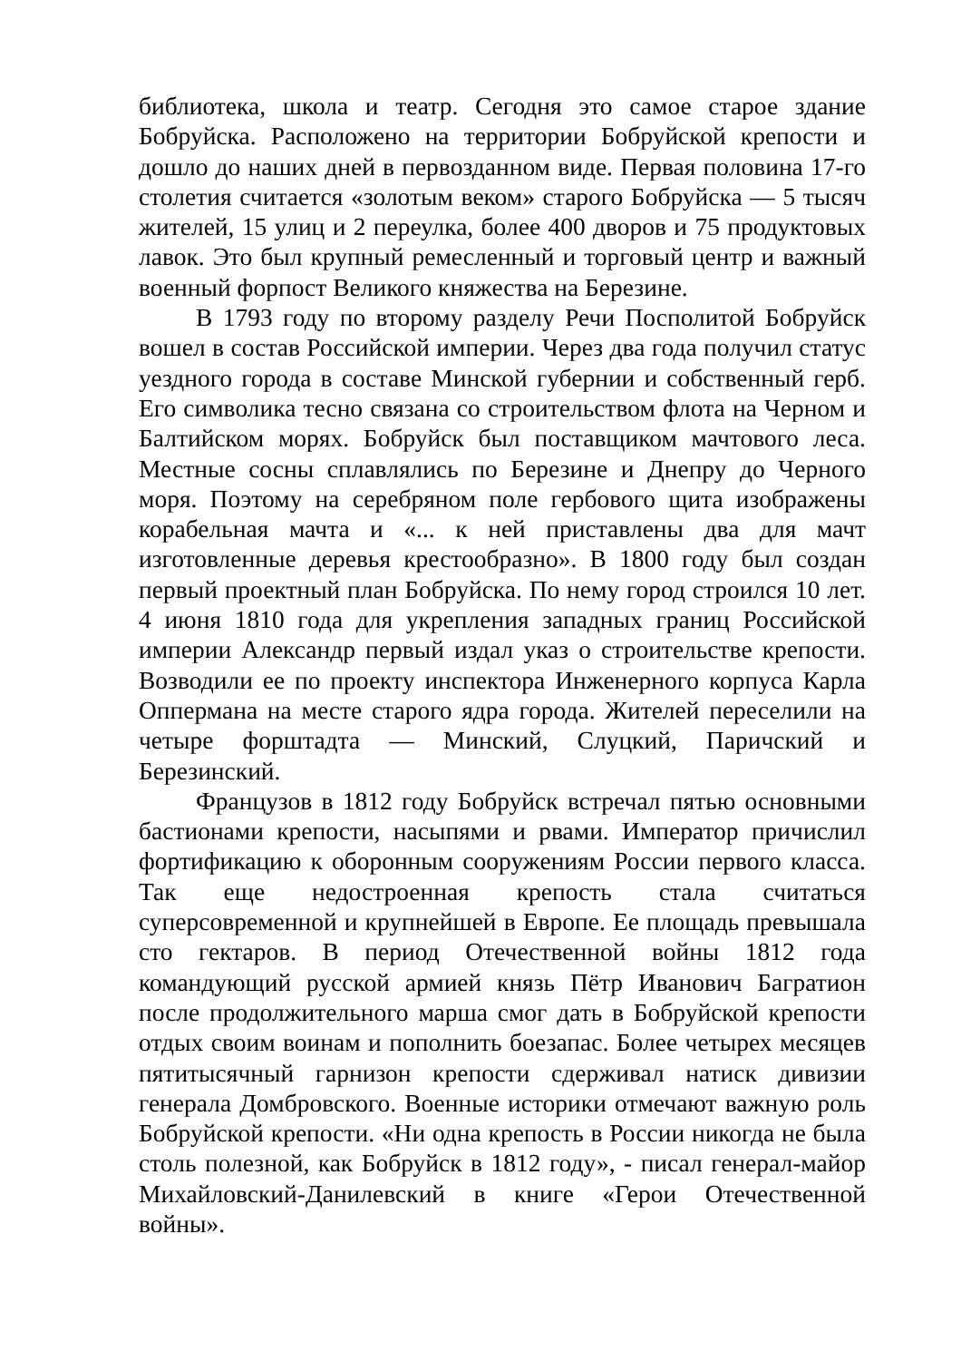библиотека, школа и театр. Сегодня это самое старое здание Бобруйска. Расположено на территории Бобруйской крепости и дошло до наших дней в первозданном виде. Первая половина 17-го столетия считается «золотым веком» старого Бобруйска — 5 тысяч жителей, 15 улиц и 2 переулка, более 400 дворов и 75 продуктовых лавок. Это был крупный ремесленный и торговый центр и важный военный форпост Великого княжества на Березине.
В 1793 году по второму разделу Речи Посполитой Бобруйск вошел в состав Российской империи. Через два года получил статус уездного города в составе Минской губернии и собственный герб. Его символика тесно связана со строительством флота на Черном и Балтийском морях. Бобруйск был поставщиком мачтового леса. Местные сосны сплавлялись по Березине и Днепру до Черного моря. Поэтому на серебряном поле гербового щита изображены корабельная мачта и «... к ней приставлены два для мачт изготовленные деревья крестообразно». В 1800 году был создан первый проектный план Бобруйска. По нему город строился 10 лет. 4 июня 1810 года для укрепления западных границ Российской империи Александр первый издал указ о строительстве крепости. Возводили ее по проекту инспектора Инженерного корпуса Карла Оппермана на месте старого ядра города. Жителей переселили на четыре форштадта — Минский, Слуцкий, Паричский и Березинский.
Французов в 1812 году Бобруйск встречал пятью основными бастионами крепости, насыпями и рвами. Император причислил фортификацию к оборонным сооружениям России первого класса. Так еще недостроенная крепость стала считаться суперсовременной и крупнейшей в Европе. Ее площадь превышала сто гектаров. В период Отечественной войны 1812 года командующий русской армией князь Пётр Иванович Багратион после продолжительного марша смог дать в Бобруйской крепости отдых своим воинам и пополнить боезапас. Более четырех месяцев пятитысячный гарнизон крепости сдерживал натиск дивизии генерала Домбровского. Военные историки отмечают важную роль Бобруйской крепости. «Ни одна крепость в России никогда не была столь полезной, как Бобруйск в 1812 году», - писал генерал-майор Михайловский-Данилевский в книге «Герои Отечественной войны».